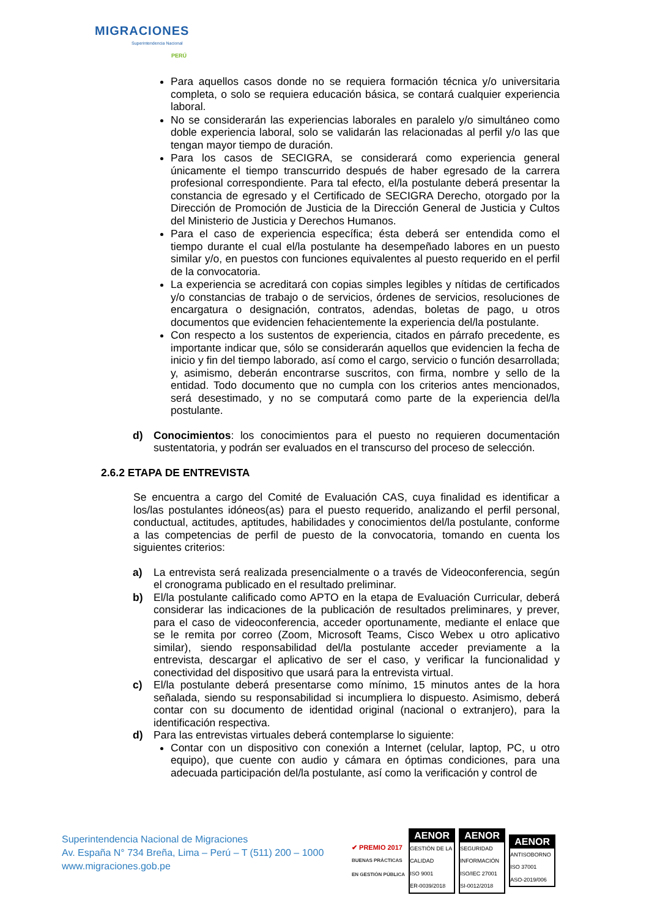MIGRACIONES
Superintendencia Nacional
PERÚ
Para aquellos casos donde no se requiera formación técnica y/o universitaria completa, o solo se requiera educación básica, se contará cualquier experiencia laboral.
No se considerarán las experiencias laborales en paralelo y/o simultáneo como doble experiencia laboral, solo se validarán las relacionadas al perfil y/o las que tengan mayor tiempo de duración.
Para los casos de SECIGRA, se considerará como experiencia general únicamente el tiempo transcurrido después de haber egresado de la carrera profesional correspondiente. Para tal efecto, el/la postulante deberá presentar la constancia de egresado y el Certificado de SECIGRA Derecho, otorgado por la Dirección de Promoción de Justicia de la Dirección General de Justicia y Cultos del Ministerio de Justicia y Derechos Humanos.
Para el caso de experiencia específica; ésta deberá ser entendida como el tiempo durante el cual el/la postulante ha desempeñado labores en un puesto similar y/o, en puestos con funciones equivalentes al puesto requerido en el perfil de la convocatoria.
La experiencia se acreditará con copias simples legibles y nítidas de certificados y/o constancias de trabajo o de servicios, órdenes de servicios, resoluciones de encargatura o designación, contratos, adendas, boletas de pago, u otros documentos que evidencien fehacientemente la experiencia del/la postulante.
Con respecto a los sustentos de experiencia, citados en párrafo precedente, es importante indicar que, sólo se considerarán aquellos que evidencien la fecha de inicio y fin del tiempo laborado, así como el cargo, servicio o función desarrollada; y, asimismo, deberán encontrarse suscritos, con firma, nombre y sello de la entidad. Todo documento que no cumpla con los criterios antes mencionados, será desestimado, y no se computará como parte de la experiencia del/la postulante.
d) Conocimientos: los conocimientos para el puesto no requieren documentación sustentatoria, y podrán ser evaluados en el transcurso del proceso de selección.
2.6.2 ETAPA DE ENTREVISTA
Se encuentra a cargo del Comité de Evaluación CAS, cuya finalidad es identificar a los/las postulantes idóneos(as) para el puesto requerido, analizando el perfil personal, conductual, actitudes, aptitudes, habilidades y conocimientos del/la postulante, conforme a las competencias de perfil de puesto de la convocatoria, tomando en cuenta los siguientes criterios:
a) La entrevista será realizada presencialmente o a través de Videoconferencia, según el cronograma publicado en el resultado preliminar.
b) El/la postulante calificado como APTO en la etapa de Evaluación Curricular, deberá considerar las indicaciones de la publicación de resultados preliminares, y prever, para el caso de videoconferencia, acceder oportunamente, mediante el enlace que se le remita por correo (Zoom, Microsoft Teams, Cisco Webex u otro aplicativo similar), siendo responsabilidad del/la postulante acceder previamente a la entrevista, descargar el aplicativo de ser el caso, y verificar la funcionalidad y conectividad del dispositivo que usará para la entrevista virtual.
c) El/la postulante deberá presentarse como mínimo, 15 minutos antes de la hora señalada, siendo su responsabilidad si incumpliera lo dispuesto. Asimismo, deberá contar con su documento de identidad original (nacional o extranjero), para la identificación respectiva.
d) Para las entrevistas virtuales deberá contemplarse lo siguiente:
Contar con un dispositivo con conexión a Internet (celular, laptop, PC, u otro equipo), que cuente con audio y cámara en óptimas condiciones, para una adecuada participación del/la postulante, así como la verificación y control de
Superintendencia Nacional de Migraciones
Av. España N° 734 Breña, Lima – Perú – T (511) 200 – 1000
www.migraciones.gob.pe
✔ PREMIO 2017
BUENAS PRÁCTICAS
EN GESTIÓN PÚBLICA
AENOR
GESTIÓN DE LA CALIDAD
ISO 9001
ER-0039/2018
AENOR
SEGURIDAD INFORMACIÓN
ISO/IEC 27001
SI-0012/2018
AENOR
ANTISOBORNO
ISO 37001
ASO-2019/006